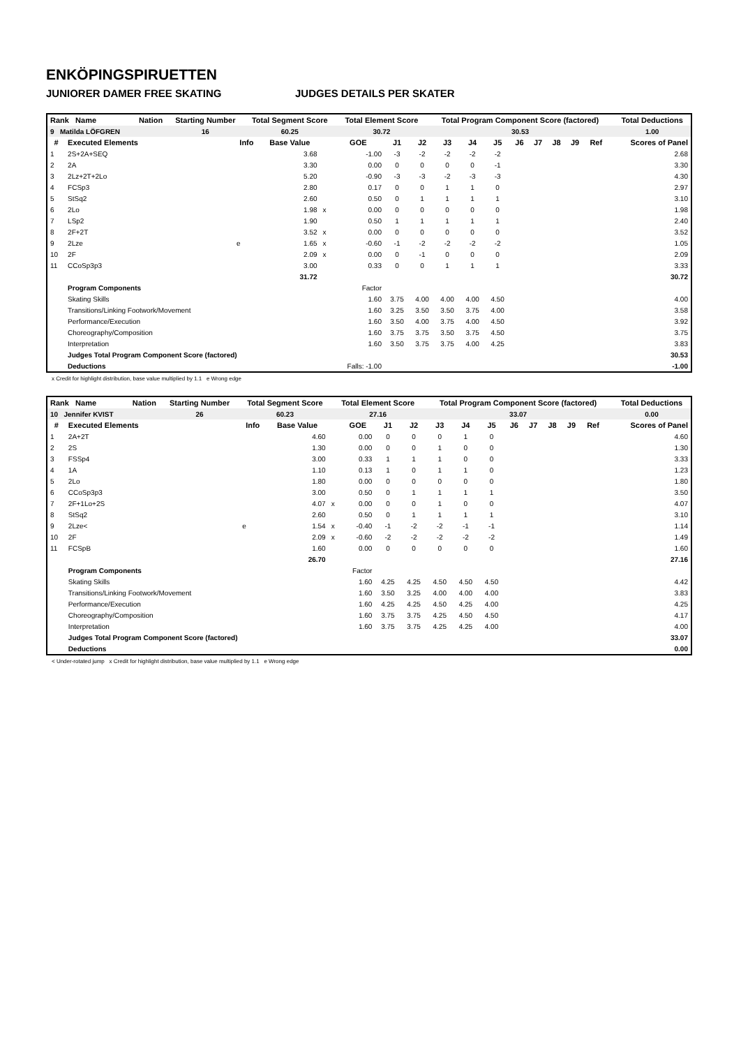ENKÖPINGSPIRUETTEN
JUNIORER DAMER FREE SKATING JUDGES DETAILS PER SKATER
| Rank Name | Nation | Starting Number | Total Segment Score | Total Element Score | Total Program Component Score (factored) | Total Deductions |
| --- | --- | --- | --- | --- | --- | --- |
| 9 Matilda LÖFGREN | | 16 | 60.25 | 30.72 | 30.53 | 1.00 |
| # | Executed Elements | Info | Base Value | | GOE | J1 | J2 | J3 | J4 | J5 | J6 | J7 | J8 | J9 | Ref | Scores of Panel |
| --- | --- | --- | --- | --- | --- | --- | --- | --- | --- | --- | --- | --- | --- | --- | --- | --- |
| 1 | 2S+2A+SEQ | | 3.68 | | -1.00 | -3 | -2 | -2 | -2 | -2 | | | | | | 2.68 |
| 2 | 2A | | 3.30 | | 0.00 | 0 | 0 | 0 | 0 | -1 | | | | | | 3.30 |
| 3 | 2Lz+2T+2Lo | | 5.20 | | -0.90 | -3 | -3 | -2 | -3 | -3 | | | | | | 4.30 |
| 4 | FCSp3 | | 2.80 | | 0.17 | 0 | 0 | 1 | 1 | 0 | | | | | | 2.97 |
| 5 | StSq2 | | 2.60 | | 0.50 | 0 | 1 | 1 | 1 | 1 | | | | | | 3.10 |
| 6 | 2Lo | | 1.98 | x | 0.00 | 0 | 0 | 0 | 0 | 0 | | | | | | 1.98 |
| 7 | LSp2 | | 1.90 | | 0.50 | 1 | 1 | 1 | 1 | 1 | | | | | | 2.40 |
| 8 | 2F+2T | | 3.52 | x | 0.00 | 0 | 0 | 0 | 0 | 0 | | | | | | 3.52 |
| 9 | 2Lze | e | 1.65 | x | -0.60 | -1 | -2 | -2 | -2 | -2 | | | | | | 1.05 |
| 10 | 2F | | 2.09 | x | 0.00 | 0 | -1 | 0 | 0 | 0 | | | | | | 2.09 |
| 11 | CCoSp3p3 | | 3.00 | | 0.33 | 0 | 0 | 1 | 1 | 1 | | | | | | 3.33 |
| | | | 31.72 | | | | | | | | | | | | | 30.72 |
| | Program Components | | | | Factor | | | | | | | | | | | |
| | Skating Skills | | | | 1.60 | 3.75 | 4.00 | 4.00 | 4.00 | 4.50 | | | | | | 4.00 |
| | Transitions/Linking Footwork/Movement | | | | 1.60 | 3.25 | 3.50 | 3.50 | 3.75 | 4.00 | | | | | | 3.58 |
| | Performance/Execution | | | | 1.60 | 3.50 | 4.00 | 3.75 | 4.00 | 4.50 | | | | | | 3.92 |
| | Choreography/Composition | | | | 1.60 | 3.75 | 3.75 | 3.50 | 3.75 | 4.50 | | | | | | 3.75 |
| | Interpretation | | | | 1.60 | 3.50 | 3.75 | 3.75 | 4.00 | 4.25 | | | | | | 3.83 |
| | Judges Total Program Component Score (factored) | | | | | | | | | | | | | | | 30.53 |
| | Deductions | | | | Falls: -1.00 | | | | | | | | | | | -1.00 |
x Credit for highlight distribution, base value multiplied by 1.1 e Wrong edge
| Rank Name | Nation | Starting Number | Total Segment Score | Total Element Score | Total Program Component Score (factored) | Total Deductions |
| --- | --- | --- | --- | --- | --- | --- |
| 10 Jennifer KVIST | | 26 | 60.23 | 27.16 | 33.07 | 0.00 |
| # | Executed Elements | Info | Base Value | | GOE | J1 | J2 | J3 | J4 | J5 | J6 | J7 | J8 | J9 | Ref | Scores of Panel |
| --- | --- | --- | --- | --- | --- | --- | --- | --- | --- | --- | --- | --- | --- | --- | --- | --- |
| 1 | 2A+2T | | 4.60 | | 0.00 | 0 | 0 | 0 | 1 | 0 | | | | | | 4.60 |
| 2 | 2S | | 1.30 | | 0.00 | 0 | 0 | 1 | 0 | 0 | | | | | | 1.30 |
| 3 | FSSp4 | | 3.00 | | 0.33 | 1 | 1 | 1 | 0 | 0 | | | | | | 3.33 |
| 4 | 1A | | 1.10 | | 0.13 | 1 | 0 | 1 | 1 | 0 | | | | | | 1.23 |
| 5 | 2Lo | | 1.80 | | 0.00 | 0 | 0 | 0 | 0 | 0 | | | | | | 1.80 |
| 6 | CCoSp3p3 | | 3.00 | | 0.50 | 0 | 1 | 1 | 1 | 1 | | | | | | 3.50 |
| 7 | 2F+1Lo+2S | | 4.07 | x | 0.00 | 0 | 0 | 1 | 0 | 0 | | | | | | 4.07 |
| 8 | StSq2 | | 2.60 | | 0.50 | 0 | 1 | 1 | 1 | 1 | | | | | | 3.10 |
| 9 | 2Lze< | e | 1.54 | x | -0.40 | -1 | -2 | -2 | -1 | -1 | | | | | | 1.14 |
| 10 | 2F | | 2.09 | x | -0.60 | -2 | -2 | -2 | -2 | -2 | | | | | | 1.49 |
| 11 | FCSpB | | 1.60 | | 0.00 | 0 | 0 | 0 | 0 | 0 | | | | | | 1.60 |
| | | | 26.70 | | | | | | | | | | | | | 27.16 |
| | Program Components | | | | Factor | | | | | | | | | | | |
| | Skating Skills | | | | 1.60 | 4.25 | 4.25 | 4.50 | 4.50 | 4.50 | | | | | | 4.42 |
| | Transitions/Linking Footwork/Movement | | | | 1.60 | 3.50 | 3.25 | 4.00 | 4.00 | 4.00 | | | | | | 3.83 |
| | Performance/Execution | | | | 1.60 | 4.25 | 4.25 | 4.50 | 4.25 | 4.00 | | | | | | 4.25 |
| | Choreography/Composition | | | | 1.60 | 3.75 | 3.75 | 4.25 | 4.50 | 4.50 | | | | | | 4.17 |
| | Interpretation | | | | 1.60 | 3.75 | 3.75 | 4.25 | 4.25 | 4.00 | | | | | | 4.00 |
| | Judges Total Program Component Score (factored) | | | | | | | | | | | | | | | 33.07 |
| | Deductions | | | | | | | | | | | | | | | 0.00 |
< Under-rotated jump x Credit for highlight distribution, base value multiplied by 1.1 e Wrong edge